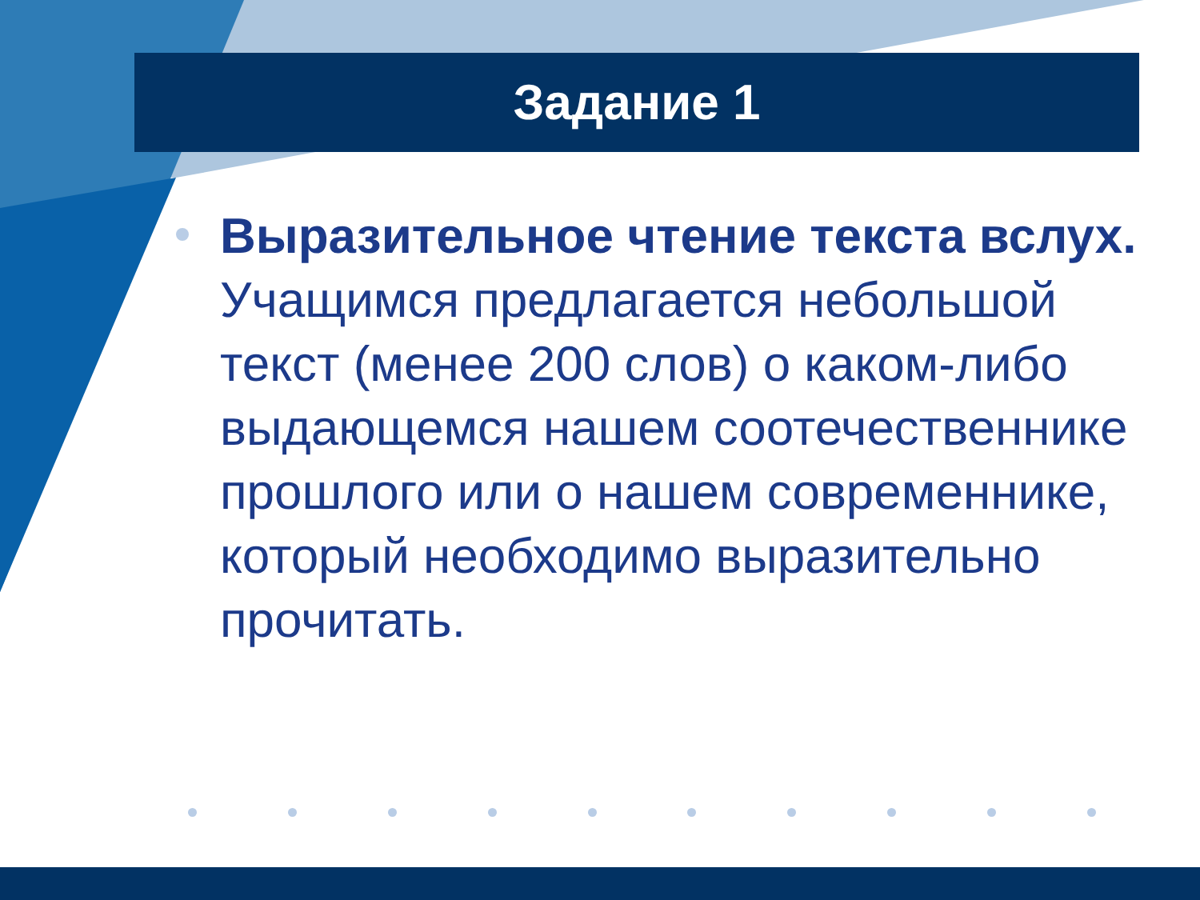Задание 1
Выразительное чтение текста вслух. Учащимся предлагается небольшой текст (менее 200 слов) о каком-либо выдающемся нашем соотечественнике прошлого или о нашем современнике, который необходимо выразительно прочитать.